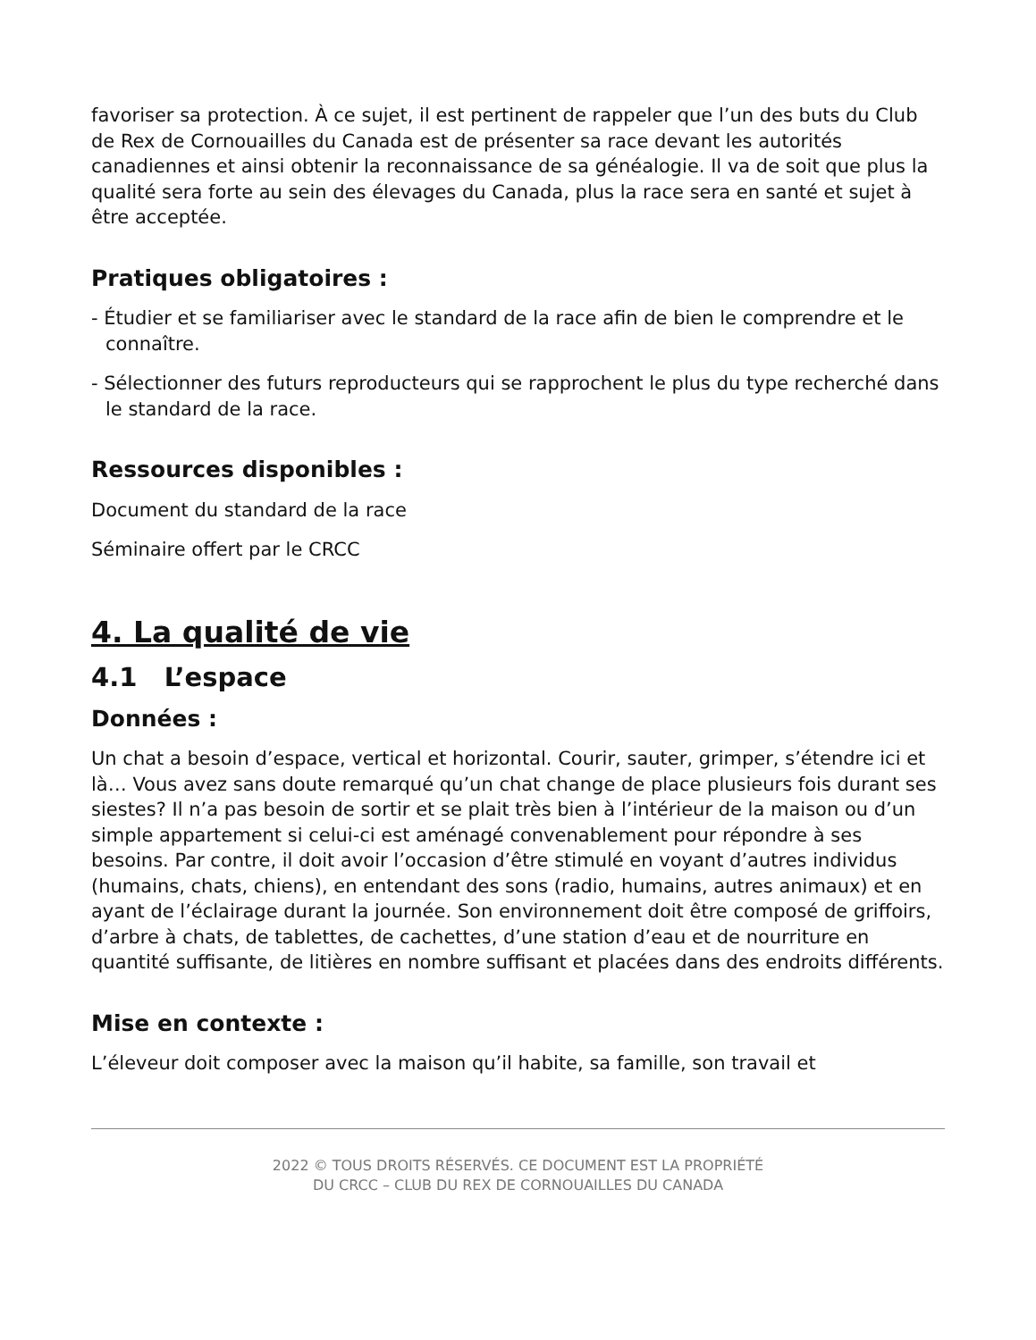favoriser sa protection. À ce sujet, il est pertinent de rappeler que l’un des buts du Club de Rex de Cornouailles du Canada est de présenter sa race devant les autorités canadiennes et ainsi obtenir la reconnaissance de sa généalogie. Il va de soit que plus la qualité sera forte au sein des élevages du Canada, plus la race sera en santé et sujet à être acceptée.
Pratiques obligatoires :
- Étudier et se familiariser avec le standard de la race afin de bien le comprendre et le connaître.
- Sélectionner des futurs reproducteurs qui se rapprochent le plus du type recherché dans le standard de la race.
Ressources disponibles :
Document du standard de la race
Séminaire offert par le CRCC
4. La qualité de vie
4.1 L’espace
Données :
Un chat a besoin d’espace, vertical et horizontal. Courir, sauter, grimper, s’étendre ici et là… Vous avez sans doute remarqué qu’un chat change de place plusieurs fois durant ses siestes? Il n’a pas besoin de sortir et se plait très bien à l’intérieur de la maison ou d’un simple appartement si celui-ci est aménagé convenablement pour répondre à ses besoins. Par contre, il doit avoir l’occasion d’être stimulé en voyant d’autres individus (humains, chats, chiens), en entendant des sons (radio, humains, autres animaux) et en ayant de l’éclairage durant la journée. Son environnement doit être composé de griffoirs, d’arbre à chats, de tablettes, de cachettes, d’une station d’eau et de nourriture en quantité suffisante, de litières en nombre suffisant et placées dans des endroits différents.
Mise en contexte :
L’éleveur doit composer avec la maison qu’il habite, sa famille, son travail et
2022 © TOUS DROITS RÉSERVÉS. CE DOCUMENT EST LA PROPRIÉTÉ
DU CRCC – CLUB DU REX DE CORNOUAILLES DU CANADA